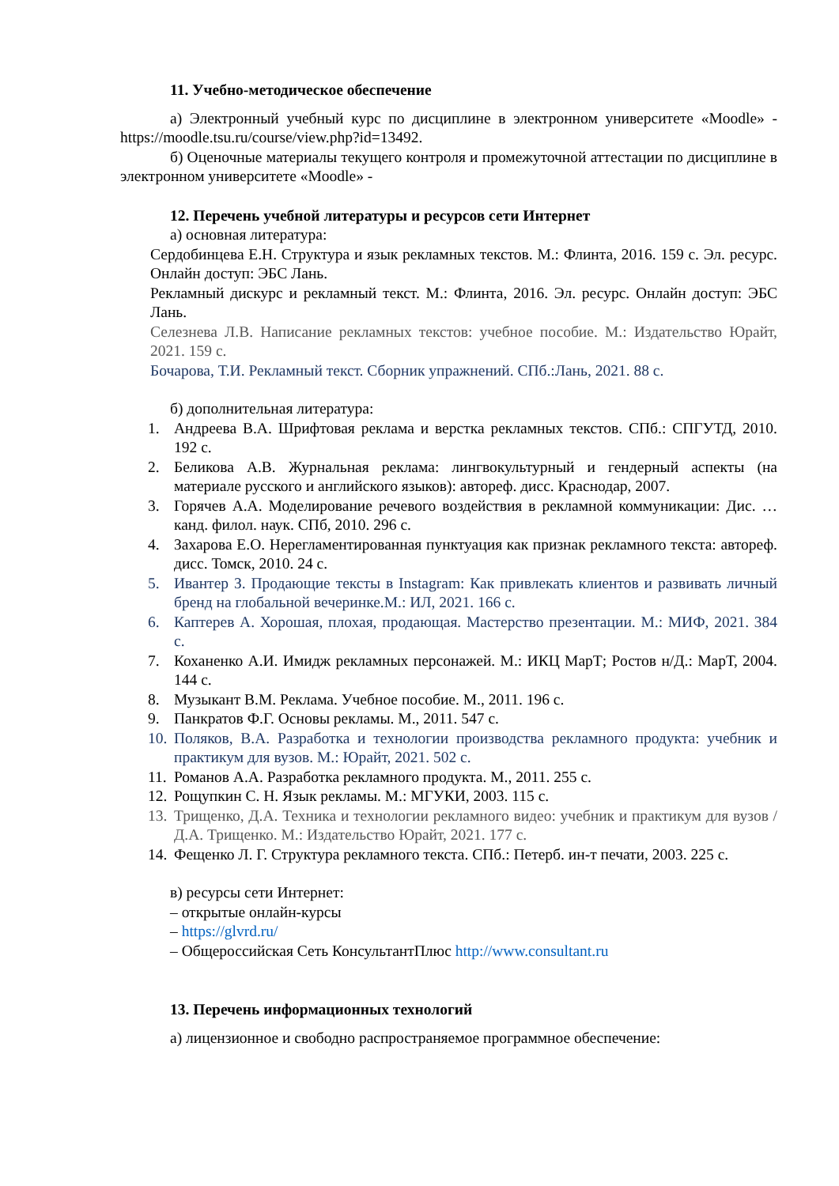11. Учебно-методическое обеспечение
а) Электронный учебный курс по дисциплине в электронном университете «Moodle» - https://moodle.tsu.ru/course/view.php?id=13492.
б) Оценочные материалы текущего контроля и промежуточной аттестации по дисциплине в электронном университете «Moodle» -
12. Перечень учебной литературы и ресурсов сети Интернет
а) основная литература:
Сердобинцева Е.Н. Структура и язык рекламных текстов. М.: Флинта, 2016. 159 с. Эл. ресурс. Онлайн доступ: ЭБС Лань.
Рекламный дискурс и рекламный текст. М.: Флинта, 2016. Эл. ресурс. Онлайн доступ: ЭБС Лань.
Селезнева Л.В. Написание рекламных текстов: учебное пособие. М.: Издательство Юрайт, 2021. 159 с.
Бочарова, Т.И. Рекламный текст. Сборник упражнений. СПб.:Лань, 2021. 88 с.
б) дополнительная литература:
1. Андреева В.А. Шрифтовая реклама и верстка рекламных текстов. СПб.: СПГУТД, 2010. 192 с.
2. Беликова А.В. Журнальная реклама: лингвокультурный и гендерный аспекты (на материале русского и английского языков): автореф. дисс. Краснодар, 2007.
3. Горячев А.А. Моделирование речевого воздействия в рекламной коммуникации: Дис. … канд. филол. наук. СПб, 2010. 296 с.
4. Захарова Е.О. Нерегламентированная пунктуация как признак рекламного текста: автореф. дисс. Томск, 2010. 24 с.
5. Ивантер З. Продающие тексты в Instagram: Как привлекать клиентов и развивать личный бренд на глобальной вечеринке.М.: ИЛ, 2021. 166 с.
6. Каптерев А. Хорошая, плохая, продающая. Мастерство презентации. М.: МИФ, 2021. 384 с.
7. Коханенко А.И. Имидж рекламных персонажей. М.: ИКЦ МарТ; Ростов н/Д.: МарТ, 2004. 144 с.
8. Музыкант В.М. Реклама. Учебное пособие. М., 2011. 196 с.
9. Панкратов Ф.Г. Основы рекламы. М., 2011. 547 с.
10. Поляков, В.А. Разработка и технологии производства рекламного продукта: учебник и практикум для вузов. М.: Юрайт, 2021. 502 с.
11. Романов А.А. Разработка рекламного продукта. М., 2011. 255 с.
12. Рощупкин С. Н. Язык рекламы. М.: МГУКИ, 2003. 115 с.
13. Трищенко, Д.А. Техника и технологии рекламного видео: учебник и практикум для вузов / Д.А. Трищенко. М.: Издательство Юрайт, 2021. 177 с.
14. Фещенко Л. Г. Структура рекламного текста. СПб.: Петерб. ин-т печати, 2003. 225 с.
в) ресурсы сети Интернет:
– открытые онлайн-курсы
– https://glvrd.ru/
– Общероссийская Сеть КонсультантПлюс http://www.consultant.ru
13. Перечень информационных технологий
а) лицензионное и свободно распространяемое программное обеспечение: